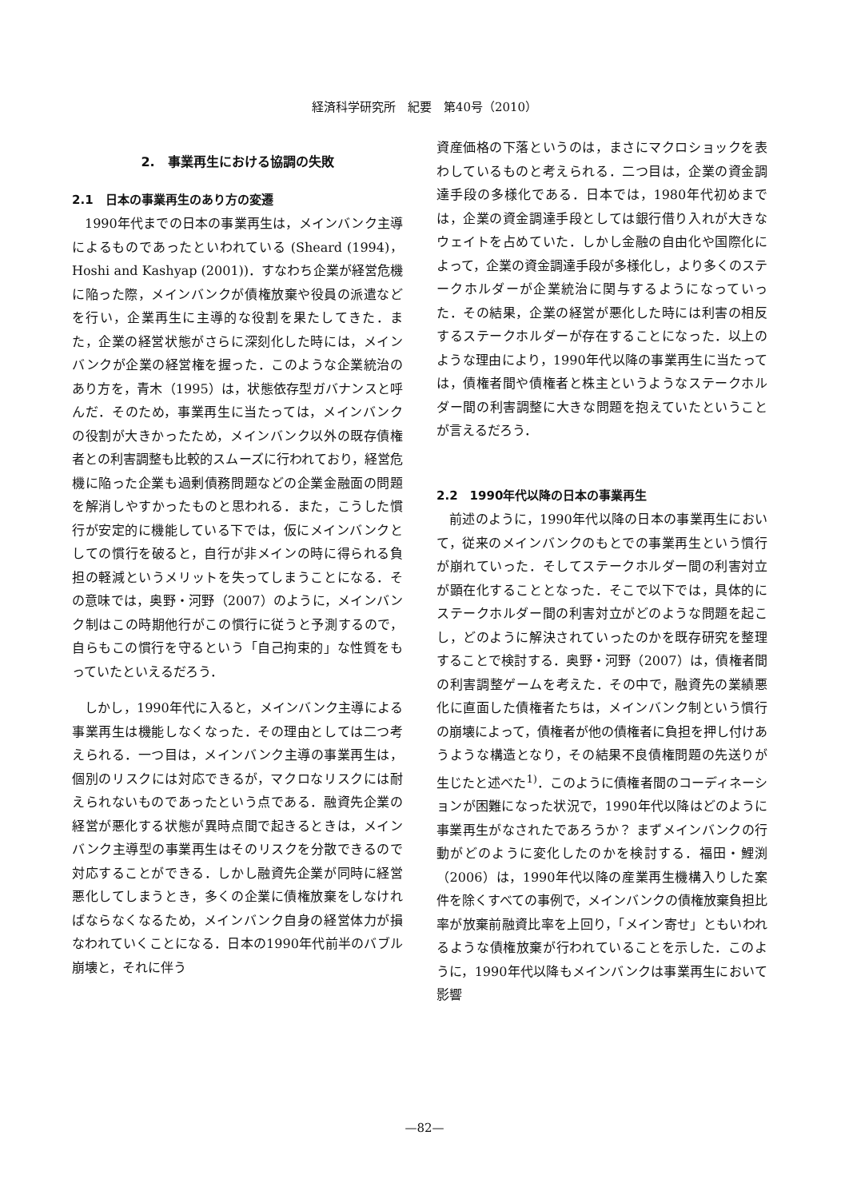経済科学研究所　紀要　第40号（2010）
2.　事業再生における協調の失敗
2.1　日本の事業再生のあり方の変遷
1990年代までの日本の事業再生は，メインバンク主導によるものであったといわれている (Sheard (1994)，Hoshi and Kashyap (2001))．すなわち企業が経営危機に陥った際，メインバンクが債権放棄や役員の派遣などを行い，企業再生に主導的な役割を果たしてきた．また，企業の経営状態がさらに深刻化した時には，メインバンクが企業の経営権を握った．このような企業統治のあり方を，青木（1995）は，状態依存型ガバナンスと呼んだ．そのため，事業再生に当たっては，メインバンクの役割が大きかったため，メインバンク以外の既存債権者との利害調整も比較的スムーズに行われており，経営危機に陥った企業も過剰債務問題などの企業金融面の問題を解消しやすかったものと思われる．また，こうした慣行が安定的に機能している下では，仮にメインバンクとしての慣行を破ると，自行が非メインの時に得られる負担の軽減というメリットを失ってしまうことになる．その意味では，奥野・河野（2007）のように，メインバンク制はこの時期他行がこの慣行に従うと予測するので，自らもこの慣行を守るという「自己拘束的」な性質をもっていたといえるだろう．
しかし，1990年代に入ると，メインバンク主導による事業再生は機能しなくなった．その理由としては二つ考えられる．一つ目は，メインバンク主導の事業再生は，個別のリスクには対応できるが，マクロなリスクには耐えられないものであったという点である．融資先企業の経営が悪化する状態が異時点間で起きるときは，メインバンク主導型の事業再生はそのリスクを分散できるので対応することができる．しかし融資先企業が同時に経営悪化してしまうとき，多くの企業に債権放棄をしなければならなくなるため，メインバンク自身の経営体力が損なわれていくことになる．日本の1990年代前半のバブル崩壊と，それに伴う
資産価格の下落というのは，まさにマクロショックを表わしているものと考えられる．二つ目は，企業の資金調達手段の多様化である．日本では，1980年代初めまでは，企業の資金調達手段としては銀行借り入れが大きなウェイトを占めていた．しかし金融の自由化や国際化によって，企業の資金調達手段が多様化し，より多くのステークホルダーが企業統治に関与するようになっていった．その結果，企業の経営が悪化した時には利害の相反するステークホルダーが存在することになった．以上のような理由により，1990年代以降の事業再生に当たっては，債権者間や債権者と株主というようなステークホルダー間の利害調整に大きな問題を抱えていたということが言えるだろう．
2.2　1990年代以降の日本の事業再生
前述のように，1990年代以降の日本の事業再生において，従来のメインバンクのもとでの事業再生という慣行が崩れていった．そしてステークホルダー間の利害対立が顕在化することとなった．そこで以下では，具体的にステークホルダー間の利害対立がどのような問題を起こし，どのように解決されていったのかを既存研究を整理することで検討する．奥野・河野（2007）は，債権者間の利害調整ゲームを考えた．その中で，融資先の業績悪化に直面した債権者たちは，メインバンク制という慣行の崩壊によって，債権者が他の債権者に負担を押し付けあうような構造となり，その結果不良債権問題の先送りが生じたと述べた<sup>1)</sup>．このように債権者間のコーディネーションが困難になった状況で，1990年代以降はどのように事業再生がなされたであろうか？ まずメインバンクの行動がどのように変化したのかを検討する．福田・鯉渕（2006）は，1990年代以降の産業再生機構入りした案件を除くすべての事例で，メインバンクの債権放棄負担比率が放棄前融資比率を上回り，「メイン寄せ」ともいわれるような債権放棄が行われていることを示した．このように，1990年代以降もメインバンクは事業再生において影響
—82—